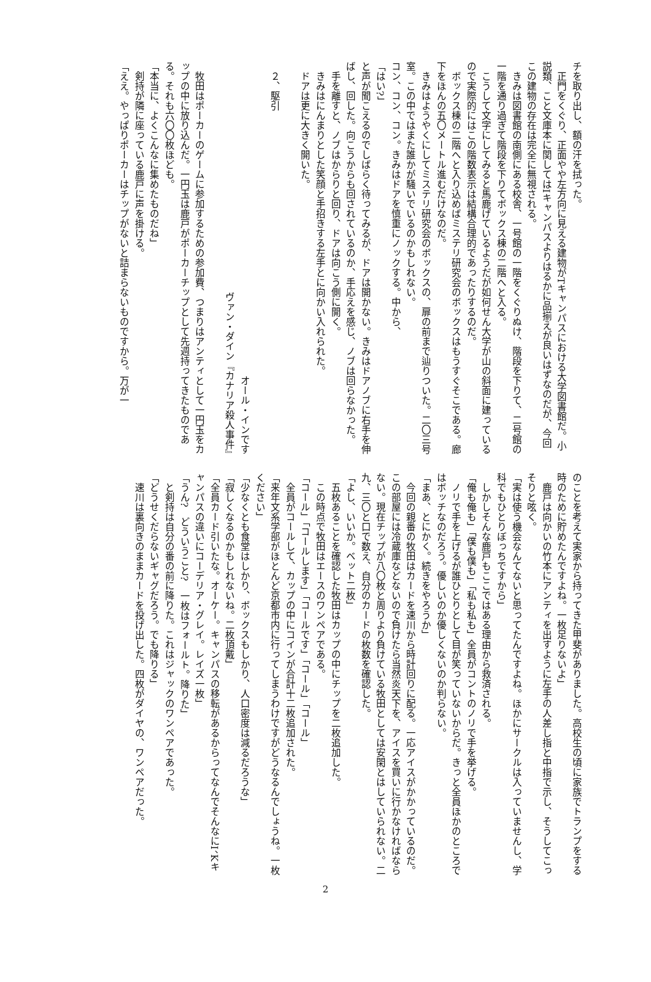チを取り出し、額の汗を拭った。
　正門をくぐり、正面やや左方向に見える建物がTキャンパスにおける大学図書館だ。小説類、こと文庫本に関してはIキャンパスよりはるかに品揃えが良いはずなのだが、今回この建物の存在は完全に無視される。
　きみは図書館の南側にある校舎、一号館の一階をくぐりぬけ、階段を下りて、二号館の一階を通り過ぎて階段を下りてボックス棟の二階へと入る。
　こうして文字にしてみると馬鹿げているようだが如何せん大学が山の斜面に建っているので実際的にはこの階数表示は結構合理的であったりするのだ。
　ボックス棟の二階へと入り込めばミステリ研究会のボックスはもうすぐそこである。廊下をほんの五〇メートル進むだけなのだ。
　きみはようやくにしてミステリ研究会のボックスの、扉の前まで辿りついた。二〇三号室。この中ではまた誰かが騒いでいるのかもしれない。
コン、コン、コン。きみはドアを慎重にノックする。中から、
「はい?」
と声が聞こえるのでしばらく待ってみるが、ドアは開かない。きみはドアノブに右手を伸ばし、回した。向こうからも回されているのか、手応えを感じ、ノブは回らなかった。
　手を離すと、ノブはからりと回り、ドアは向こう側に開く。
　きみはにんまりとした笑顔と手招きする左手とに向かい入れられた。
　ドアは更に大きく開いた。
　
　２、駆引
　
オール・インです
ヴァン・ダイン『カナリア殺人事件』　
　
　牧田はポーカーのゲームに参加するための参加費、つまりはアンティとして一円玉をカップの中に放り込んだ。一円玉は鹿戸がポーカーチップとして先週持ってきたものである。それも六〇〇枚ほども。
「本当に、よくこんなに集めたものだね」
　剣持が隣に座っている鹿戸に声を掛ける。
「ええ。やっぱりポーカーはチップがないと詰まらないものですから。万が一
のことを考えて実家から持ってきた甲斐がありました。高校生の頃に家族でトランプをする時のために貯めたんですよね。一枚足りないよ」
　鹿戸は向かいの竹本にアンティを出すように左手の人差し指と中指で示し、そうしてこっそりと呟く。
「実は使う機会なんてないと思ってたんですよね。ほかにサークルは入っていませんし、学科でもひとりぼっちですから」
　しかしそんな鹿戸もここではある理由から救済される。
「俺も俺も」「僕も僕も」「私も私も」全員がコントのノリで手を挙げる。
　ノリで手を上げるが誰ひとりとして目が笑っていないからだ。きっと全員ほかのところではボッチなのだろう。優しいのか優しくないのか判らない。
「まあ、とにかく。続きをやろうか」
　今回の親番の牧田はカードを速川から時計回りに配る。一応アイスがかかっているのだ。この部屋には冷蔵庫などないので負けたら当然炎天下を、アイスを買いに行かなければならない。現在チップが八〇枚と周りより負けている牧田としては安閑とはしていられない。二九、三〇と口で数え、自分のカードの枚数を確認した。
「よし、いいか。ベット二枚」
　五枚あることを確認した牧田はカップの中にチップを二枚追加した。
　この時点で牧田はエースのワンペアである。
「コール」「コールします」「コールです」「コール」「コール」
　全員がコールして、カップの中にコインが合計十二枚追加された。
「来年文系学部がほとんど京都市内に行ってしまうわけですがどうなるんでしょうね。一枚ください」
「少なくとも食堂はしかり、ボックスもしかり、人口密度は減るだろうな」
「寂しくなるのかもしれないね。二枚頂戴」
「全員カード引いたな。オーケー。キャンパスの移転があるからってなんでそんなにI、Kキャンパスの違いにコーデリア・グレイ。レイズ一枚」
「うん?　どういうこと?　一枚はフォールト。降りた」
　と剣持は自分の番の前に降りた。これはジャックのワンペアであった。
「どうせくだらないギャグだろう。でも降りる」
　速川は裏向きのままカードを投げ出した。四枚がダイヤの、ワンペアだった。
2